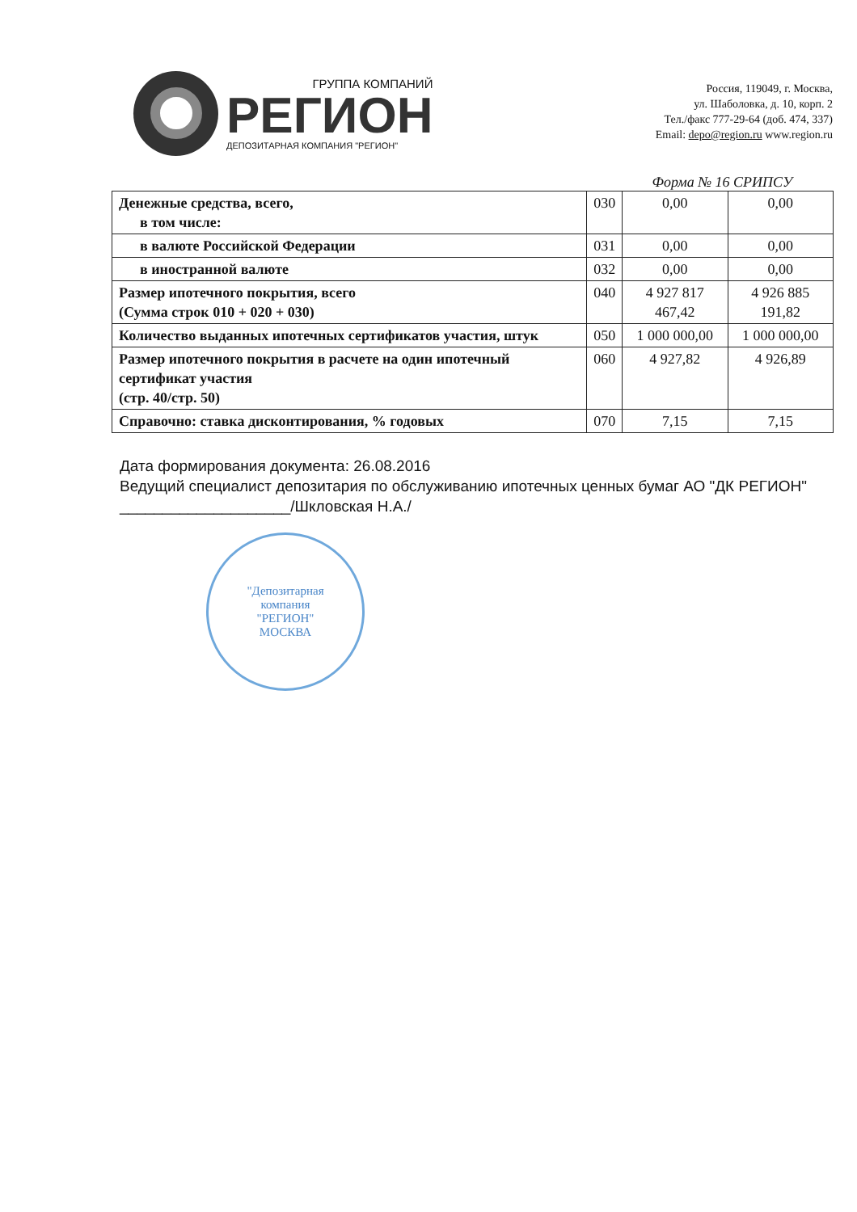ГРУППА КОМПАНИЙ
РЕГИОН
ДЕПОЗИТАРНАЯ КОМПАНИЯ "РЕГИОН"
Россия, 119049, г. Москва,
ул. Шаболовка, д. 10, корп. 2
Тел./факс 777-29-64 (доб. 474, 337)
Email: depo@region.ru www.region.ru
Форма № 16 СРИПСУ
| Денежные средства, всего, в том числе: | 030 | 0,00 | 0,00 |
| в валюте Российской Федерации | 031 | 0,00 | 0,00 |
| в иностранной валюте | 032 | 0,00 | 0,00 |
| Размер ипотечного покрытия, всего (Сумма строк 010 + 020 + 030) | 040 | 4 927 817 467,42 | 4 926 885 191,82 |
| Количество выданных ипотечных сертификатов участия, штук | 050 | 1 000 000,00 | 1 000 000,00 |
| Размер ипотечного покрытия в расчете на один ипотечный сертификат участия (стр. 40/стр. 50) | 060 | 4 927,82 | 4 926,89 |
| Справочно: ставка дисконтирования, % годовых | 070 | 7,15 | 7,15 |
Дата формирования документа: 26.08.2016
Ведущий специалист депозитария по обслуживанию ипотечных ценных бумаг АО "ДК РЕГИОН" ____________________/Шкловская Н.А./
"Депозитарная
компания
"РЕГИОН"
МОСКВА